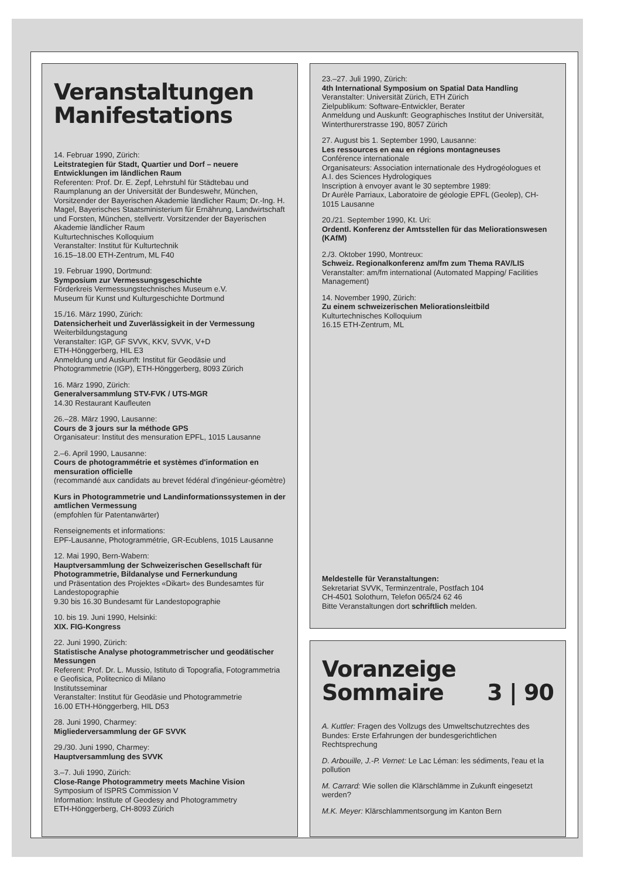Veranstaltungen
Manifestations
14. Februar 1990, Zürich:
Leitstrategien für Stadt, Quartier und Dorf – neuere Entwicklungen im ländlichen Raum
Referenten: Prof. Dr. E. Zepf, Lehrstuhl für Städtebau und Raumplanung an der Universität der Bundeswehr, München, Vorsitzender der Bayerischen Akademie ländlicher Raum; Dr.-Ing. H. Magel, Bayerisches Staatsministerium für Ernährung, Landwirtschaft und Forsten, München, stellvertr. Vorsitzender der Bayerischen Akademie ländlicher Raum
Kulturtechnisches Kolloquium
Veranstalter: Institut für Kulturtechnik
16.15–18.00 ETH-Zentrum, ML F40
19. Februar 1990, Dortmund:
Symposium zur Vermessungsgeschichte
Förderkreis Vermessungstechnisches Museum e.V.
Museum für Kunst und Kulturgeschichte Dortmund
15./16. März 1990, Zürich:
Datensicherheit und Zuverlässigkeit in der Vermessung
Weiterbildungstagung
Veranstalter: IGP, GF SVVK, KKV, SVVK, V+D
ETH-Hönggerberg, HIL E3
Anmeldung und Auskunft: Institut für Geodäsie und Photogrammetrie (IGP), ETH-Hönggerberg, 8093 Zürich
16. März 1990, Zürich:
Generalversammlung STV-FVK / UTS-MGR
14.30 Restaurant Kaufleuten
26.–28. März 1990, Lausanne:
Cours de 3 jours sur la méthode GPS
Organisateur: Institut des mensuration EPFL, 1015 Lausanne
2.–6. April 1990, Lausanne:
Cours de photogrammétrie et systèmes d'information en mensuration officielle
(recommandé aux candidats au brevet fédéral d'ingénieur-géomètre)
Kurs in Photogrammetrie und Landinformationssystemen in der amtlichen Vermessung
(empfohlen für Patentanwärter)
Renseignements et informations:
EPF-Lausanne, Photogrammétrie, GR-Ecublens, 1015 Lausanne
12. Mai 1990, Bern-Wabern:
Hauptversammlung der Schweizerischen Gesellschaft für Photogrammetrie, Bildanalyse und Fernerkundung
und Präsentation des Projektes «Dikart» des Bundesamtes für Landestopographie
9.30 bis 16.30 Bundesamt für Landestopographie
10. bis 19. Juni 1990, Helsinki:
XIX. FIG-Kongress
22. Juni 1990, Zürich:
Statistische Analyse photogrammetrischer und geodätischer Messungen
Referent: Prof. Dr. L. Mussio, Istituto di Topografia, Fotogrammetria e Geofisica, Politecnico di Milano
Institutsseminar
Veranstalter: Institut für Geodäsie und Photogrammetrie
16.00 ETH-Hönggerberg, HIL D53
28. Juni 1990, Charmey:
Migliederversammlung der GF SVVK
29./30. Juni 1990, Charmey:
Hauptversammlung des SVVK
3.–7. Juli 1990, Zürich:
Close-Range Photogrammetry meets Machine Vision
Symposium of ISPRS Commission V
Information: Institute of Geodesy and Photogrammetry
ETH-Hönggerberg, CH-8093 Zürich
23.–27. Juli 1990, Zürich:
4th International Symposium on Spatial Data Handling
Veranstalter: Universität Zürich, ETH Zürich
Zielpublikum: Software-Entwickler, Berater
Anmeldung und Auskunft: Geographisches Institut der Universität, Winterthurerstrasse 190, 8057 Zürich
27. August bis 1. September 1990, Lausanne:
Les ressources en eau en régions montagneuses
Conférence internationale
Organisateurs: Association internationale des Hydrogéologues et A.I. des Sciences Hydrologiques
Inscription à envoyer avant le 30 septembre 1989:
Dr Aurèle Parriaux, Laboratoire de géologie EPFL (Geolep), CH-1015 Lausanne
20./21. September 1990, Kt. Uri:
Ordentl. Konferenz der Amtsstellen für das Meliorationswesen (KAfM)
2./3. Oktober 1990, Montreux:
Schweiz. Regionalkonferenz am/fm zum Thema RAV/LIS
Veranstalter: am/fm international (Automated Mapping/ Facilities Management)
14. November 1990, Zürich:
Zu einem schweizerischen Meliorationsleitbild
Kulturtechnisches Kolloquium
16.15 ETH-Zentrum, ML
Meldestelle für Veranstaltungen:
Sekretariat SVVK, Terminzentrale, Postfach 104
CH-4501 Solothurn, Telefon 065/24 62 46
Bitte Veranstaltungen dort schriftlich melden.
Voranzeige
Sommaire 3 | 90
A. Kuttler: Fragen des Vollzugs des Umweltschutzrechtes des Bundes: Erste Erfahrungen der bundesgerichtlichen Rechtsprechung
D. Arbouille, J.-P. Vernet: Le Lac Léman: les sédiments, l'eau et la pollution
M. Carrard: Wie sollen die Klärschlämme in Zukunft eingesetzt werden?
M.K. Meyer: Klärschlammentsorgung im Kanton Bern